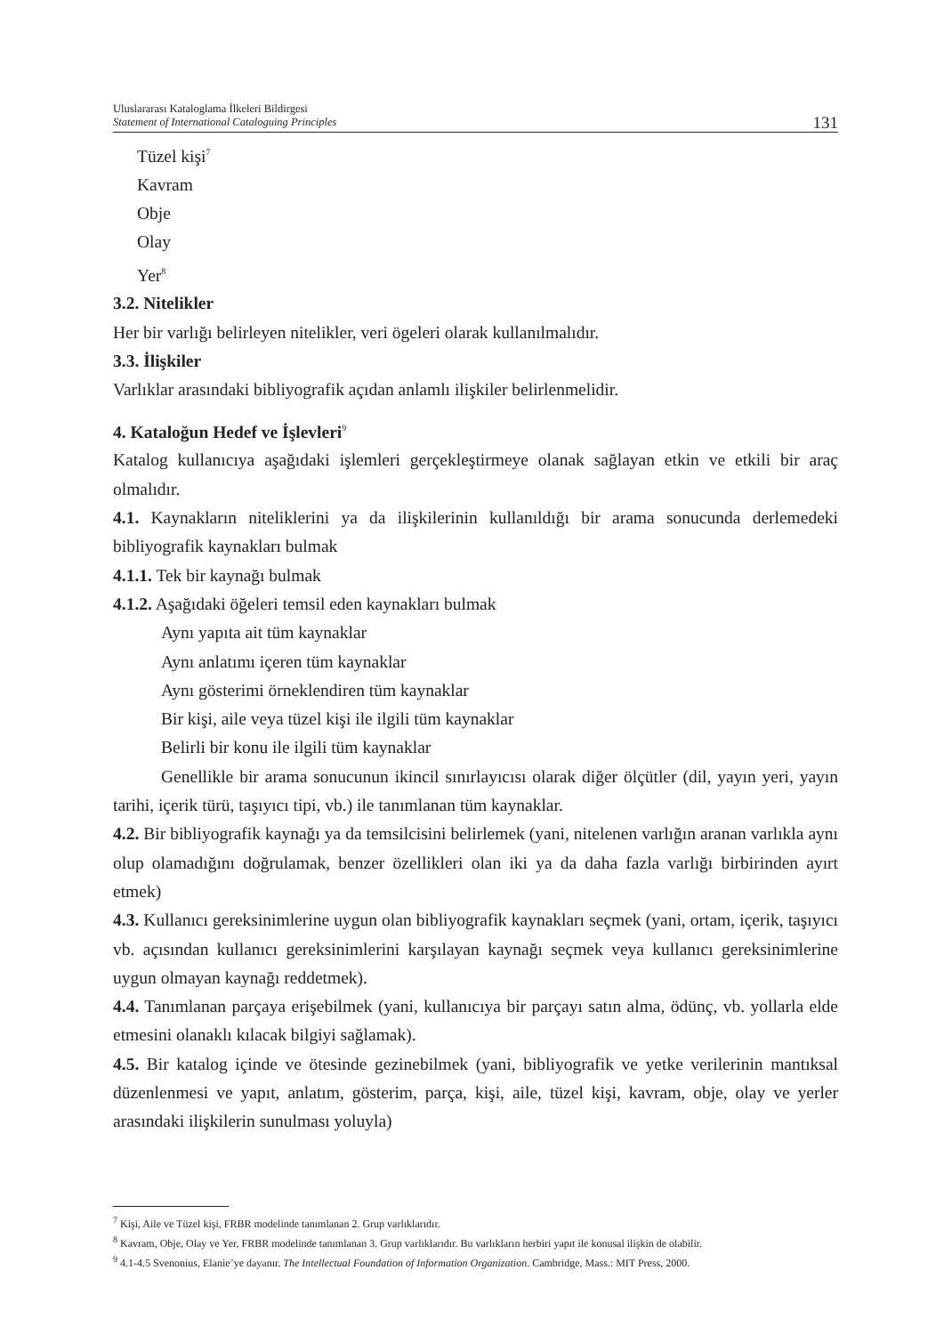Uluslararası Kataloglama İlkeleri Bildirgesi
Statement of International Cataloguing Principles
131
Tüzel kişi<sup>7</sup>
Kavram
Obje
Olay
Yer<sup>8</sup>
3.2. Nitelikler
Her bir varlığı belirleyen nitelikler, veri ögeleri olarak kullanılmalıdır.
3.3. İlişkiler
Varlıklar arasındaki bibliyografik açıdan anlamlı ilişkiler belirlenmelidir.
4. Kataloğun Hedef ve İşlevleri<sup>9</sup>
Katalog kullanıcıya aşağıdaki işlemleri gerçekleştirmeye olanak sağlayan etkin ve etkili bir araç olmalıdır.
4.1. Kaynakların niteliklerini ya da ilişkilerinin kullanıldığı bir arama sonucunda derlemedeki bibliyografik kaynakları bulmak
4.1.1. Tek bir kaynağı bulmak
4.1.2. Aşağıdaki öğeleri temsil eden kaynakları bulmak
Aynı yapıta ait tüm kaynaklar
Aynı anlatımı içeren tüm kaynaklar
Aynı gösterimi örneklendiren tüm kaynaklar
Bir kişi, aile veya tüzel kişi ile ilgili tüm kaynaklar
Belirli bir konu ile ilgili tüm kaynaklar
Genellikle bir arama sonucunun ikincil sınırlayıcısı olarak diğer ölçütler (dil, yayın yeri, yayın tarihi, içerik türü, taşıyıcı tipi, vb.) ile tanımlanan tüm kaynaklar.
4.2. Bir bibliyografik kaynağı ya da temsilcisini belirlemek (yani, nitelenen varlığın aranan varlıkla aynı olup olamadığını doğrulamak, benzer özellikleri olan iki ya da daha fazla varlığı birbirinden ayırt etmek)
4.3. Kullanıcı gereksinimlerine uygun olan bibliyografik kaynakları seçmek (yani, ortam, içerik, taşıyıcı vb. açısından kullanıcı gereksinimlerini karşılayan kaynağı seçmek veya kullanıcı gereksinimlerine uygun olmayan kaynağı reddetmek).
4.4. Tanımlanan parçaya erişebilmek (yani, kullanıcıya bir parçayı satın alma, ödünç, vb. yollarla elde etmesini olanaklı kılacak bilgiyi sağlamak).
4.5. Bir katalog içinde ve ötesinde gezinebilmek (yani, bibliyografik ve yetke verilerinin mantıksal düzenlenmesi ve yapıt, anlatım, gösterim, parça, kişi, aile, tüzel kişi, kavram, obje, olay ve yerler arasındaki ilişkilerin sunulması yoluyla)
<sup>7</sup> Kişi, Aile ve Tüzel kişi, FRBR modelinde tanımlanan 2. Grup varlıklarıdır.
<sup>8</sup> Kavram, Obje, Olay ve Yer, FRBR modelinde tanımlanan 3. Grup varlıklarıdır. Bu varlıkların herbiri yapıt ile konusal ilişkin de olabilir.
<sup>9</sup> 4.1-4.5 Svenonius, Elanie’ye dayanır. The Intellectual Foundation of Information Organization. Cambridge, Mass.: MIT Press, 2000.